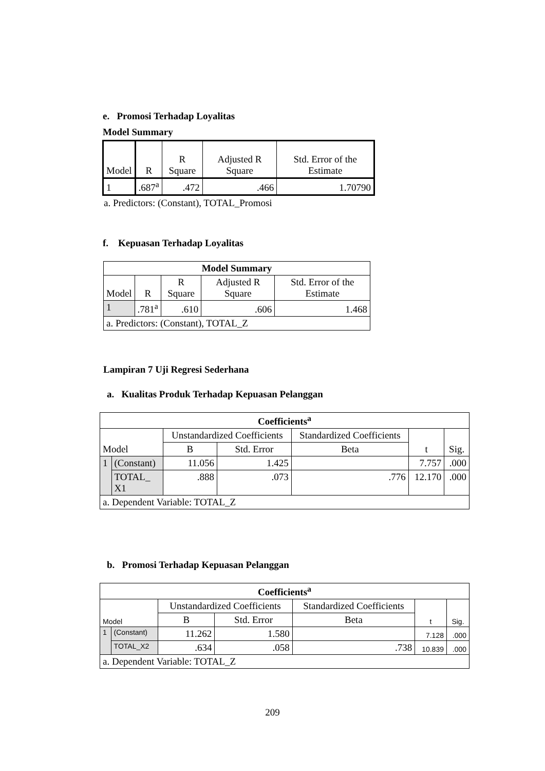e. Promosi Terhadap Loyalitas
Model Summary
| Model | R | R Square | Adjusted R Square | Std. Error of the Estimate |
| --- | --- | --- | --- | --- |
| 1 | .687<sup>a</sup> | .472 | .466 | 1.70790 |
a. Predictors: (Constant), TOTAL_Promosi
f. Kepuasan Terhadap Loyalitas
| Model Summary | | | | |
| --- | --- | --- | --- | --- |
| Model | R | R Square | Adjusted R Square | Std. Error of the Estimate |
| 1 | .781<sup>a</sup> | .610 | .606 | 1.468 |
| a. Predictors: (Constant), TOTAL_Z | | | | |
Lampiran 7 Uji Regresi Sederhana
a. Kualitas Produk Terhadap Kepuasan Pelanggan
| Coefficients<sup>a</sup> | | | | | | |
| --- | --- | --- | --- | --- | --- | --- |
| Model | | Unstandardized Coefficients | | Standardized Coefficients | t | Sig. |
| | | B | Std. Error | Beta | | |
| 1 | (Constant) | 11.056 | 1.425 | | 7.757 | .000 |
| | TOTAL_ X1 | .888 | .073 | .776 | 12.170 | .000 |
| a. Dependent Variable: TOTAL_Z | | | | | | |
b. Promosi Terhadap Kepuasan Pelanggan
| Coefficients<sup>a</sup> | | | | | | |
| --- | --- | --- | --- | --- | --- | --- |
| Model | | Unstandardized Coefficients | | Standardized Coefficients | t | Sig. |
| | | B | Std. Error | Beta | | |
| 1 | (Constant) | 11.262 | 1.580 | | 7.128 | .000 |
| | TOTAL_X2 | .634 | .058 | .738 | 10.839 | .000 |
| a. Dependent Variable: TOTAL_Z | | | | | | |
209